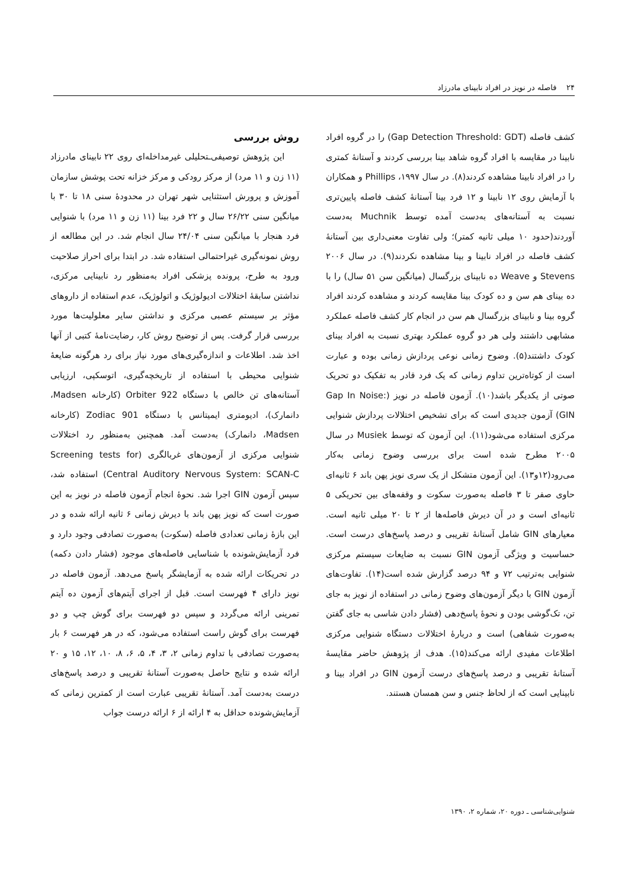۲۴ فاصله در نویز در افراد نابینای مادرزاد
کشف فاصله (Gap Detection Threshold: GDT) را در گروه افراد نابینا در مقایسه با افراد گروه شاهد بینا بررسی کردند و آستانهٔ کمتری را در افراد نابینا مشاهده کردند(۸). در سال ۱۹۹۷، Phillips و همکاران با آزمایش روی ۱۲ نابینا و ۱۲ فرد بینا آستانهٔ کشف فاصله پایین‌تری نسبت به آستانه‌های به‌دست آمده توسط Muchnik به‌دست آوردند(حدود ۱۰ میلی ثانیه کمتر)؛ ولی تفاوت معنی‌داری بین آستانهٔ کشف فاصله در افراد نابینا و بینا مشاهده نکردند(۹). در سال ۲۰۰۶ Stevens و Weave ده نابینای بزرگسال (میانگین سن ۵۱ سال) را با ده بینای هم سن و ده کودک بینا مقایسه کردند و مشاهده کردند افراد گروه بینا و نابینای بزرگسال هم سن در انجام کار کشف فاصله عملکرد مشابهی داشتند ولی هر دو گروه عملکرد بهتری نسبت به افراد بینای کودک داشتند(۵). وضوح زمانی نوعی پردازش زمانی بوده و عبارت است از کوتاه‌ترین تداوم زمانی که یک فرد قادر به تفکیک دو تحریک صوتی از یکدیگر باشد(۱۰). آزمون فاصله در نویز (Gap In Noise: GIN) آزمون جدیدی است که برای تشخیص اختلالات پردازش شنوایی مرکزی استفاده می‌شود(۱۱). این آزمون که توسط Musiek در سال ۲۰۰۵ مطرح شده است برای بررسی وضوح زمانی به‌کار می‌رود(۱۲و۱۳). این آزمون متشکل از یک سری نویز پهن باند ۶ ثانیه‌ای حاوی صفر تا ۳ فاصله به‌صورت سکوت و وقفه‌های بین تحریکی ۵ ثانیه‌ای است و در آن دیرش فاصله‌ها از ۲ تا ۲۰ میلی ثانیه است. معیارهای GIN شامل آستانهٔ تقریبی و درصد پاسخ‌های درست است. حساسیت و ویژگی آزمون GIN نسبت به ضایعات سیستم مرکزی شنوایی به‌ترتیب ۷۲ و ۹۴ درصد گزارش شده است(۱۴). تفاوت‌های آزمون GIN با دیگر آزمون‌های وضوح زمانی در استفاده از نویز به جای تن، تک‌گوشی بودن و نحوهٔ پاسخ‌دهی (فشار دادن شاسی به جای گفتن به‌صورت شفاهی) است و دربارهٔ اختلالات دستگاه شنوایی مرکزی اطلاعات مفیدی ارائه می‌کند(۱۵). هدف از پژوهش حاضر مقایسهٔ آستانهٔ تقریبی و درصد پاسخ‌های درست آزمون GIN در افراد بینا و نابینایی است که از لحاظ جنس و سن همسان هستند.
روش بررسی
این پژوهش توصیفی‌ـتحلیلی غیرمداخله‌ای روی ۲۲ نابینای مادرزاد (۱۱ زن و ۱۱ مرد) از مرکز رودکی و مرکز خزانه تحت پوشش سازمان آموزش و پرورش استثنایی شهر تهران در محدودهٔ سنی ۱۸ تا ۳۰ با میانگین سنی ۲۶/۲۲ سال و ۲۲ فرد بینا (۱۱ زن و ۱۱ مرد) با شنوایی فرد هنجار با میانگین سنی ۲۴/۰۴ سال انجام شد. در این مطالعه از روش نمونه‌گیری غیراحتمالی استفاده شد. در ابتدا برای احراز صلاحیت ورود به طرح، پرونده پزشکی افراد به‌منظور رد نابینایی مرکزی، نداشتن سابقهٔ اختلالات ادیولوژیک و اتولوژیک، عدم استفاده از داروهای مؤثر بر سیستم عصبی مرکزی و نداشتن سایر معلولیت‌ها مورد بررسی قرار گرفت. پس از توضیح روش کار، رضایت‌نامهٔ کتبی از آنها اخذ شد. اطلاعات و اندازه‌گیری‌های مورد نیاز برای رد هرگونه ضایعهٔ شنوایی محیطی با استفاده از تاریخچه‌گیری، اتوسکپی، ارزیابی آستانه‌های تن خالص با دستگاه Orbiter 922 (کارخانه Madsen، دانمارک)، ادیومتری ایمیتانس با دستگاه Zodiac 901 (کارخانه Madsen، دانمارک) به‌دست آمد. همچنین به‌منظور رد اختلالات شنوایی مرکزی از آزمون‌های غربالگری (Screening tests for Central Auditory Nervous System: SCAN-C) استفاده شد، سپس آزمون GIN اجرا شد. نحوهٔ انجام آزمون فاصله در نویز به این صورت است که نویز پهن باند با دیرش زمانی ۶ ثانیه ارائه شده و در این بازهٔ زمانی تعدادی فاصله (سکوت) به‌صورت تصادفی وجود دارد و فرد آزمایش‌شونده با شناسایی فاصله‌های موجود (فشار دادن دکمه) در تحریکات ارائه شده به آزمایشگر پاسخ می‌دهد. آزمون فاصله در نویز دارای ۴ فهرست است. قبل از اجرای آیتم‌های آزمون ده آیتم تمرینی ارائه می‌گردد و سپس دو فهرست برای گوش چپ و دو فهرست برای گوش راست استفاده می‌شود، که در هر فهرست ۶ بار به‌صورت تصادفی با تداوم زمانی ۲، ۳، ۴، ۵، ۶، ۸، ۱۰، ۱۲، ۱۵ و ۲۰ ارائه شده و نتایج حاصل به‌صورت آستانهٔ تقریبی و درصد پاسخ‌های درست به‌دست آمد. آستانهٔ تقریبی عبارت است از کمترین زمانی که آزمایش‌شونده حداقل به ۴ ارائه از ۶ ارائه درست جواب
شنوایی‌شناسی ـ دوره ۲۰، شماره ۲، ۱۳۹۰